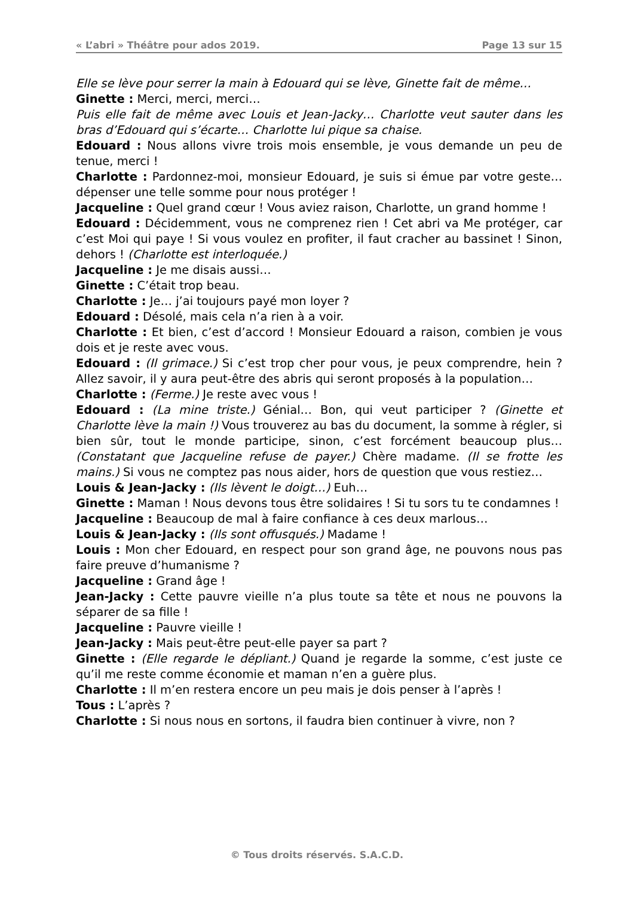« L’abri » Théâtre pour ados 2019. Page 13 sur 15
Elle se lève pour serrer la main à Edouard qui se lève, Ginette fait de même…
Ginette : Merci, merci, merci…
Puis elle fait de même avec Louis et Jean-Jacky… Charlotte veut sauter dans les bras d’Edouard qui s’écarte… Charlotte lui pique sa chaise.
Edouard : Nous allons vivre trois mois ensemble, je vous demande un peu de tenue, merci !
Charlotte : Pardonnez-moi, monsieur Edouard, je suis si émue par votre geste… dépenser une telle somme pour nous protéger !
Jacqueline : Quel grand cœur ! Vous aviez raison, Charlotte, un grand homme !
Edouard : Décidemment, vous ne comprenez rien ! Cet abri va Me protéger, car c’est Moi qui paye ! Si vous voulez en profiter, il faut cracher au bassinet ! Sinon, dehors ! (Charlotte est interloquée.)
Jacqueline : Je me disais aussi…
Ginette : C’était trop beau.
Charlotte : Je… j’ai toujours payé mon loyer ?
Edouard : Désolé, mais cela n’a rien à a voir.
Charlotte : Et bien, c’est d’accord ! Monsieur Edouard a raison, combien je vous dois et je reste avec vous.
Edouard : (Il grimace.) Si c’est trop cher pour vous, je peux comprendre, hein ? Allez savoir, il y aura peut-être des abris qui seront proposés à la population…
Charlotte : (Ferme.) Je reste avec vous !
Edouard : (La mine triste.) Génial… Bon, qui veut participer ? (Ginette et Charlotte lève la main !) Vous trouverez au bas du document, la somme à régler, si bien sûr, tout le monde participe, sinon, c’est forcément beaucoup plus… (Constatant que Jacqueline refuse de payer.) Chère madame. (Il se frotte les mains.) Si vous ne comptez pas nous aider, hors de question que vous restiez…
Louis & Jean-Jacky : (Ils lèvent le doigt…) Euh…
Ginette : Maman ! Nous devons tous être solidaires ! Si tu sors tu te condamnes !
Jacqueline : Beaucoup de mal à faire confiance à ces deux marlous…
Louis & Jean-Jacky : (Ils sont offusqués.) Madame !
Louis : Mon cher Edouard, en respect pour son grand âge, ne pouvons nous pas faire preuve d’humanisme ?
Jacqueline : Grand âge !
Jean-Jacky : Cette pauvre vieille n’a plus toute sa tête et nous ne pouvons la séparer de sa fille !
Jacqueline : Pauvre vieille !
Jean-Jacky : Mais peut-être peut-elle payer sa part ?
Ginette : (Elle regarde le dépliant.) Quand je regarde la somme, c’est juste ce qu’il me reste comme économie et maman n’en a guère plus.
Charlotte : Il m’en restera encore un peu mais je dois penser à l’après !
Tous : L’après ?
Charlotte : Si nous nous en sortons, il faudra bien continuer à vivre, non ?
© Tous droits réservés. S.A.C.D.